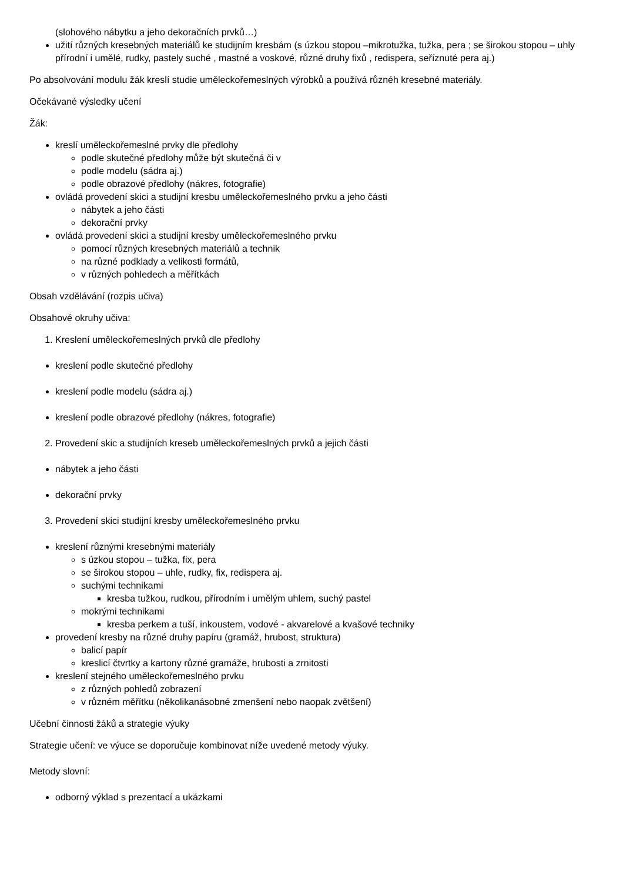(slohového nábytku a jeho dekoračních prvků…)
užití různých kresebných materiálů ke studijním kresbám (s úzkou stopou –mikrotužka, tužka, pera ; se širokou stopou – uhly přírodní i umělé, rudky, pastely suché , mastné a voskové, různé druhy fixů , redispera, seříznuté pera aj.)
Po absolvování modulu žák kreslí studie uměleckořemeslných výrobků a používá různéh kresebné materiály.
Očekávané výsledky učení
Žák:
kreslí uměleckořemeslné prvky dle předlohy
podle skutečné předlohy může být skutečná či v
podle modelu (sádra aj.)
podle obrazové předlohy (nákres, fotografie)
ovládá provedení skici a studijní kresbu uměleckořemeslného prvku a jeho části
nábytek a jeho části
dekorační prvky
ovládá provedení skici a studijní kresby uměleckořemeslného prvku
pomocí různých kresebných materiálů a technik
na různé podklady a velikosti formátů,
v různých pohledech a měřítkách
Obsah vzdělávání (rozpis učiva)
Obsahové okruhy učiva:
1. Kreslení uměleckořemeslných prvků dle předlohy
kreslení podle skutečné předlohy
kreslení podle modelu (sádra aj.)
kreslení podle obrazové předlohy (nákres, fotografie)
2. Provedení skic a studijních kreseb uměleckořemeslných prvků a jejich části
nábytek a jeho části
dekorační prvky
3. Provedení skici studijní kresby uměleckořemeslného prvku
kreslení různými kresebnými materiály
s úzkou stopou – tužka, fix, pera
se širokou stopou – uhle, rudky, fix, redispera aj.
suchými technikami
kresba tužkou, rudkou, přírodním i umělým uhlem, suchý pastel
mokrými technikami
kresba perkem a tuší, inkoustem, vodové - akvarelové a kvašové techniky
provedení kresby na různé druhy papíru (gramáž, hrubost, struktura)
balicí papír
kreslicí čtvrtky a kartony různé gramáže, hrubosti a zrnitosti
kreslení stejného uměleckořemeslného prvku
z různých pohledů zobrazení
v různém měřítku (několikanásobné zmenšení nebo naopak zvětšení)
Učební činnosti žáků a strategie výuky
Strategie učení: ve výuce se doporučuje kombinovat níže uvedené metody výuky.
Metody slovní:
odborný výklad s prezentací a ukázkami